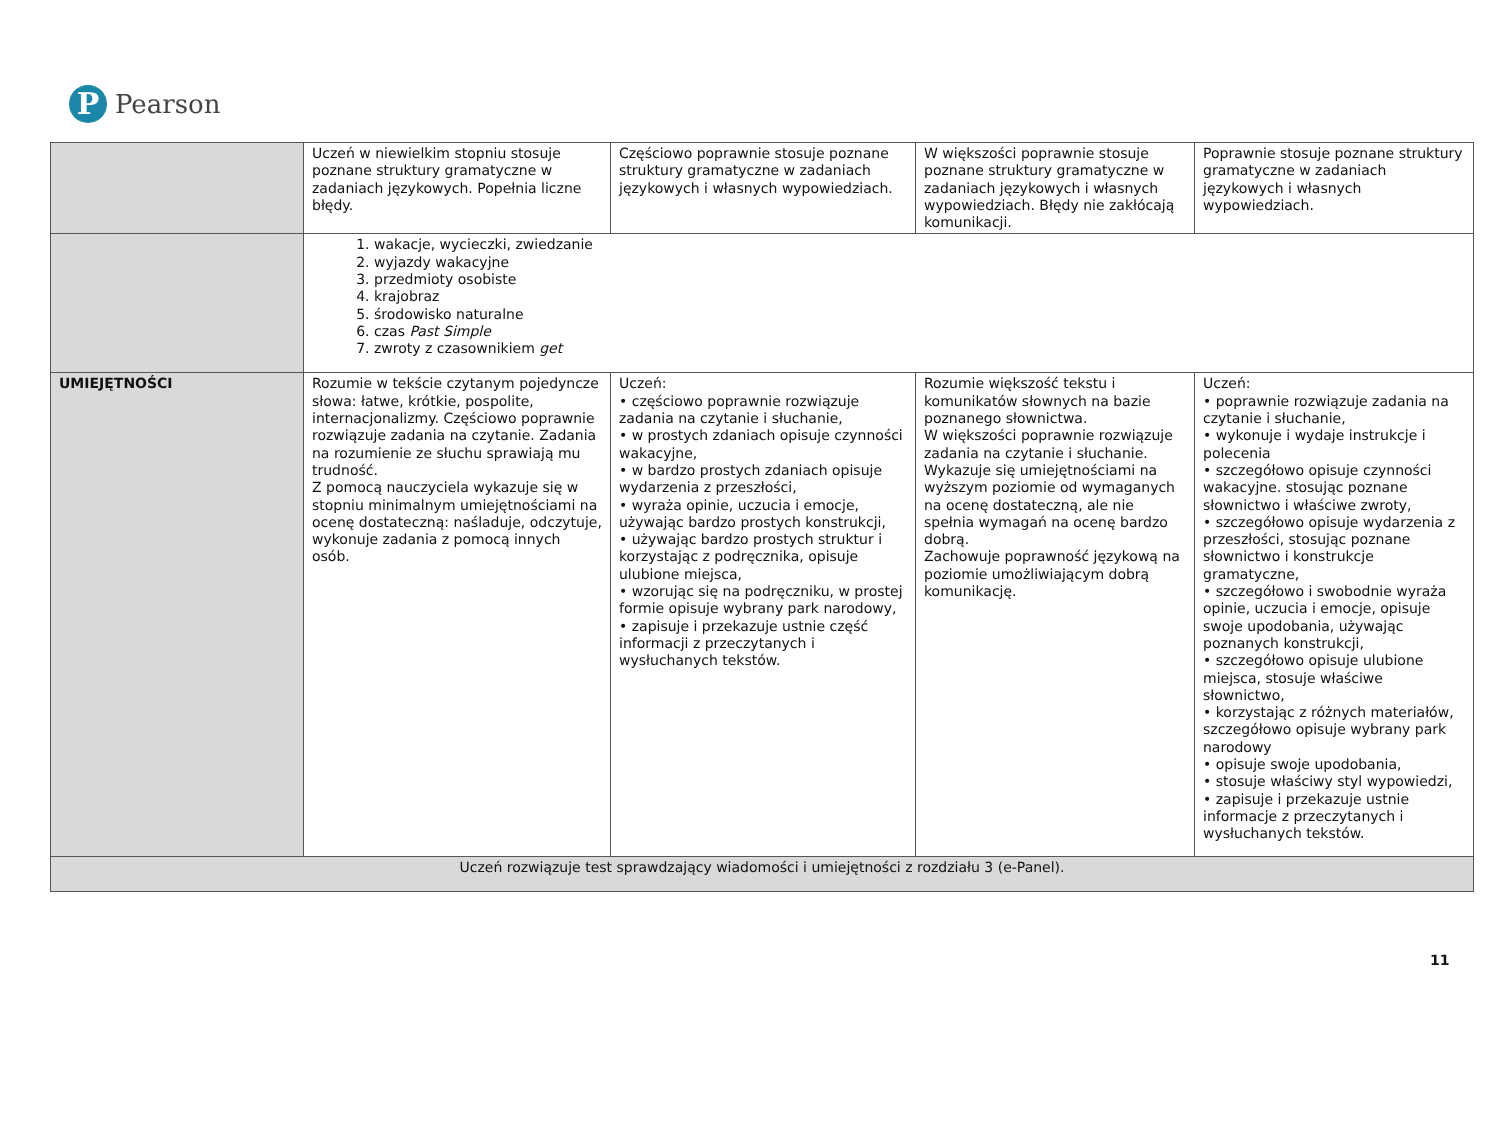P
Pearson
| | Uczeń w niewielkim stopniu stosuje poznane struktury gramatyczne w zadaniach językowych. Popełnia liczne błędy. | Częściowo poprawnie stosuje poznane struktury gramatyczne w zadaniach językowych i własnych wypowiedziach. | W większości poprawnie stosuje poznane struktury gramatyczne w zadaniach językowych i własnych wypowiedziach. Błędy nie zakłócają komunikacji. | Poprawnie stosuje poznane struktury gramatyczne w zadaniach językowych i własnych wypowiedziach. |
| | 1. wakacje, wycieczki, zwiedzanie 2. wyjazdy wakacyjne 3. przedmioty osobiste 4. krajobraz 5. środowisko naturalne 6. czas Past Simple 7. zwroty z czasownikiem get | | | |
| UMIEJĘTNOŚCI | Rozumie w tekście czytanym pojedyncze słowa: łatwe, krótkie, pospolite, internacjonalizmy. Częściowo poprawnie rozwiązuje zadania na czytanie. Zadania na rozumienie ze słuchu sprawiają mu trudność. Z pomocą nauczyciela wykazuje się w stopniu minimalnym umiejętnościami na ocenę dostateczną: naśladuje, odczytuje, wykonuje zadania z pomocą innych osób. | Uczeń: • częściowo poprawnie rozwiązuje zadania na czytanie i słuchanie, • w prostych zdaniach opisuje czynności wakacyjne, • w bardzo prostych zdaniach opisuje wydarzenia z przeszłości, • wyraża opinie, uczucia i emocje, używając bardzo prostych konstrukcji, • używając bardzo prostych struktur i korzystając z podręcznika, opisuje ulubione miejsca, • wzorując się na podręczniku, w prostej formie opisuje wybrany park narodowy, • zapisuje i przekazuje ustnie część informacji z przeczytanych i wysłuchanych tekstów. | Rozumie większość tekstu i komunikatów słownych na bazie poznanego słownictwa. W większości poprawnie rozwiązuje zadania na czytanie i słuchanie. Wykazuje się umiejętnościami na wyższym poziomie od wymaganych na ocenę dostateczną, ale nie spełnia wymagań na ocenę bardzo dobrą. Zachowuje poprawność językową na poziomie umożliwiającym dobrą komunikację. | Uczeń: • poprawnie rozwiązuje zadania na czytanie i słuchanie, • wykonuje i wydaje instrukcje i polecenia • szczegółowo opisuje czynności wakacyjne. stosując poznane słownictwo i właściwe zwroty, • szczegółowo opisuje wydarzenia z przeszłości, stosując poznane słownictwo i konstrukcje gramatyczne, • szczegółowo i swobodnie wyraża opinie, uczucia i emocje, opisuje swoje upodobania, używając poznanych konstrukcji, • szczegółowo opisuje ulubione miejsca, stosuje właściwe słownictwo, • korzystając z różnych materiałów, szczegółowo opisuje wybrany park narodowy • opisuje swoje upodobania, • stosuje właściwy styl wypowiedzi, • zapisuje i przekazuje ustnie informacje z przeczytanych i wysłuchanych tekstów. |
| Uczeń rozwiązuje test sprawdzający wiadomości i umiejętności z rozdziału 3 (e-Panel). | | | | |
11